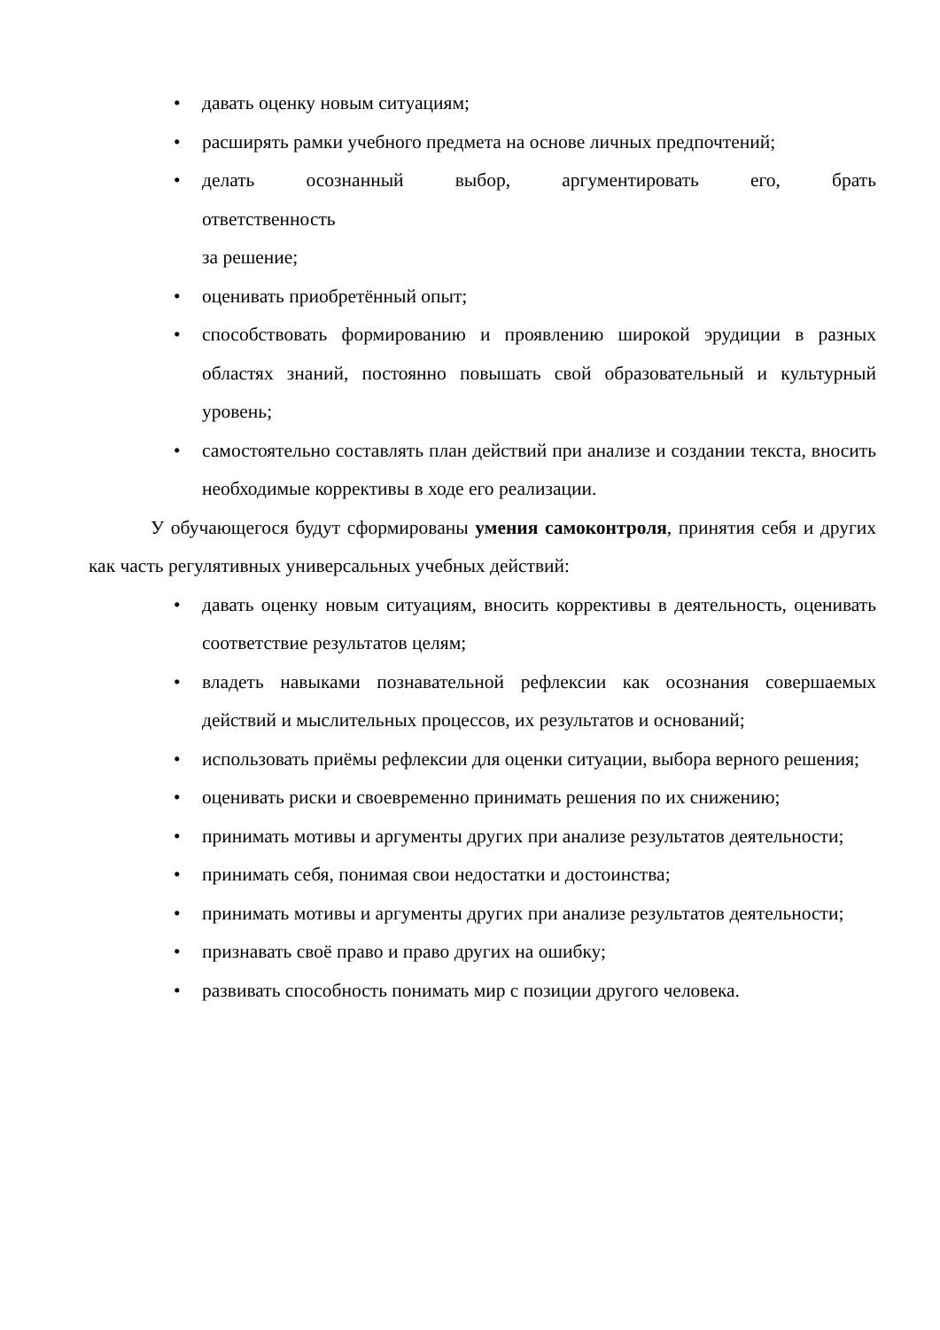• давать оценку новым ситуациям;
• расширять рамки учебного предмета на основе личных предпочтений;
• делать осознанный выбор, аргументировать его, брать
ответственность
за решение;
• оценивать приобретённый опыт;
• способствовать формированию и проявлению широкой эрудиции в разных областях знаний, постоянно повышать свой образовательный и культурный уровень;
• самостоятельно составлять план действий при анализе и создании текста, вносить необходимые коррективы в ходе его реализации.
У обучающегося будут сформированы умения самоконтроля, принятия себя и других как часть регулятивных универсальных учебных действий:
• давать оценку новым ситуациям, вносить коррективы в деятельность, оценивать соответствие результатов целям;
• владеть навыками познавательной рефлексии как осознания совершаемых действий и мыслительных процессов, их результатов и оснований;
• использовать приёмы рефлексии для оценки ситуации, выбора верного решения;
• оценивать риски и своевременно принимать решения по их снижению;
• принимать мотивы и аргументы других при анализе результатов деятельности;
• принимать себя, понимая свои недостатки и достоинства;
• принимать мотивы и аргументы других при анализе результатов деятельности;
• признавать своё право и право других на ошибку;
• развивать способность понимать мир с позиции другого человека.